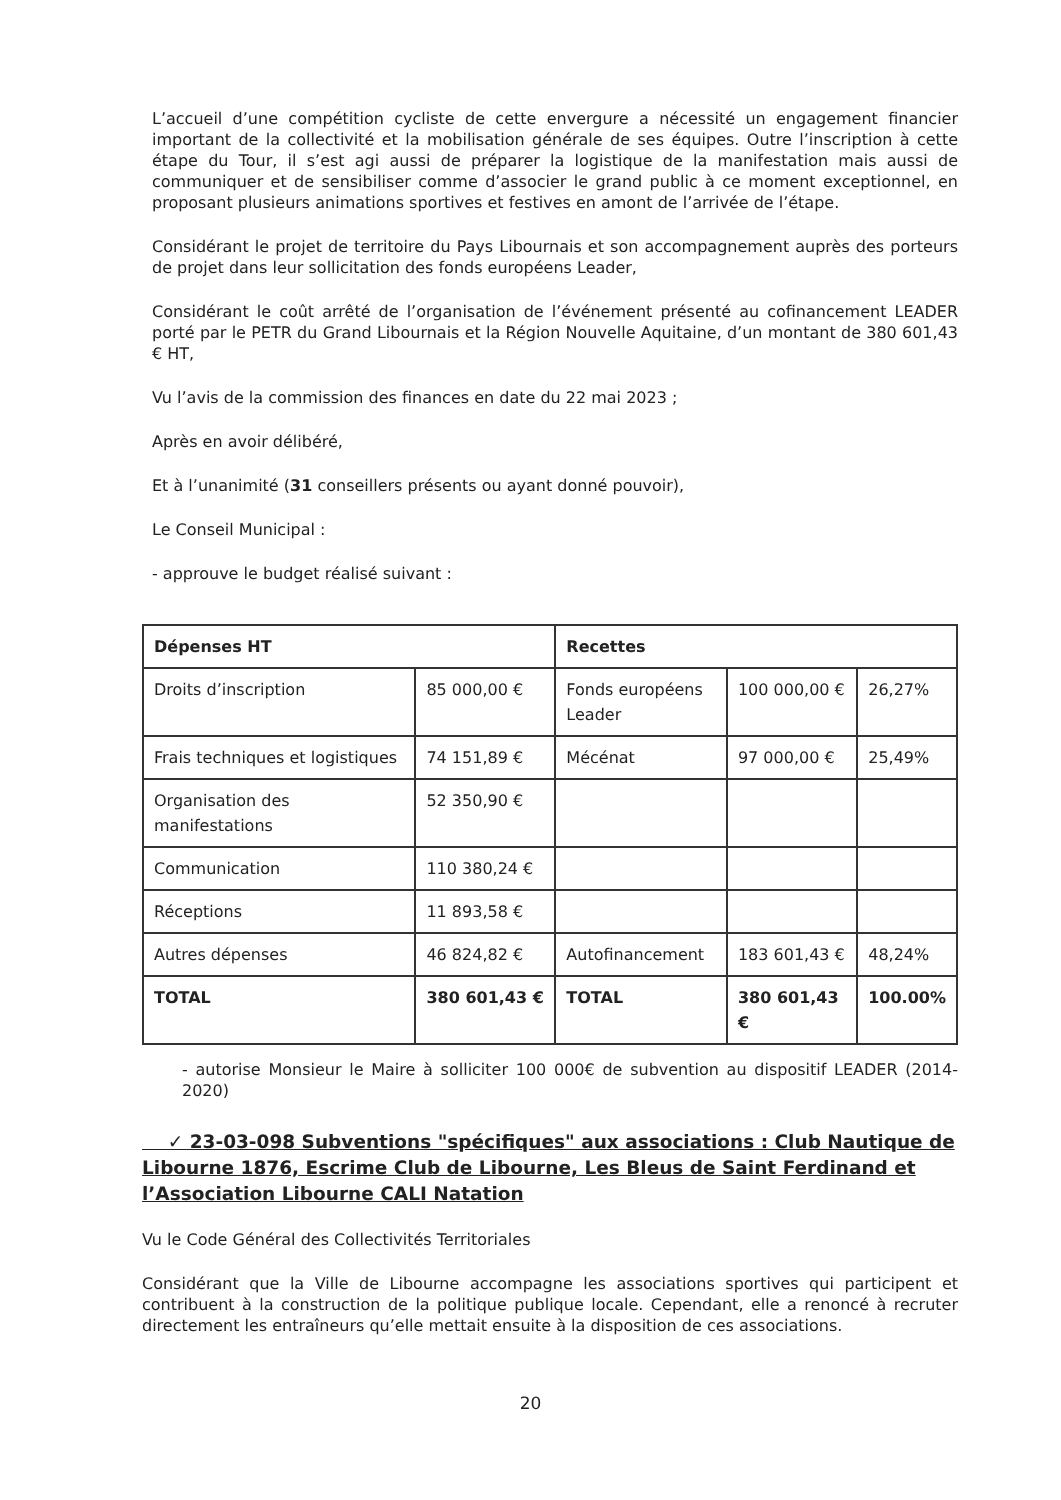L’accueil d’une compétition cycliste de cette envergure a nécessité un engagement financier important de la collectivité et la mobilisation générale de ses équipes. Outre l’inscription à cette étape du Tour, il s’est agi aussi de préparer la logistique de la manifestation mais aussi de communiquer et de sensibiliser comme d’associer le grand public à ce moment exceptionnel, en proposant plusieurs animations sportives et festives en amont de l’arrivée de l’étape.
Considérant le projet de territoire du Pays Libournais et son accompagnement auprès des porteurs de projet dans leur sollicitation des fonds européens Leader,
Considérant le coût arrêté de l’organisation de l’événement présenté au cofinancement LEADER porté par le PETR du Grand Libournais et la Région Nouvelle Aquitaine, d’un montant de 380 601,43 € HT,
Vu l’avis de la commission des finances en date du 22 mai 2023 ;
Après en avoir délibéré,
Et à l’unanimité (31 conseillers présents ou ayant donné pouvoir),
Le Conseil Municipal :
- approuve le budget réalisé suivant :
| Dépenses HT | | Recettes | | |
| Droits d’inscription | 85 000,00 € | Fonds européens Leader | 100 000,00 € | 26,27% |
| Frais techniques et logistiques | 74 151,89 € | Mécénat | 97 000,00 € | 25,49% |
| Organisation des manifestations | 52 350,90 € | | | |
| Communication | 110 380,24 € | | | |
| Réceptions | 11 893,58 € | | | |
| Autres dépenses | 46 824,82 € | Autofinancement | 183 601,43 € | 48,24% |
| TOTAL | 380 601,43 € | TOTAL | 380 601,43 € | 100.00% |
- autorise Monsieur le Maire à solliciter 100 000€ de subvention au dispositif LEADER (2014-2020)
✓ 23-03-098 Subventions "spécifiques" aux associations : Club Nautique de Libourne 1876, Escrime Club de Libourne, Les Bleus de Saint Ferdinand et l’Association Libourne CALI Natation
Vu le Code Général des Collectivités Territoriales
Considérant que la Ville de Libourne accompagne les associations sportives qui participent et contribuent à la construction de la politique publique locale. Cependant, elle a renoncé à recruter directement les entraîneurs qu’elle mettait ensuite à la disposition de ces associations.
20